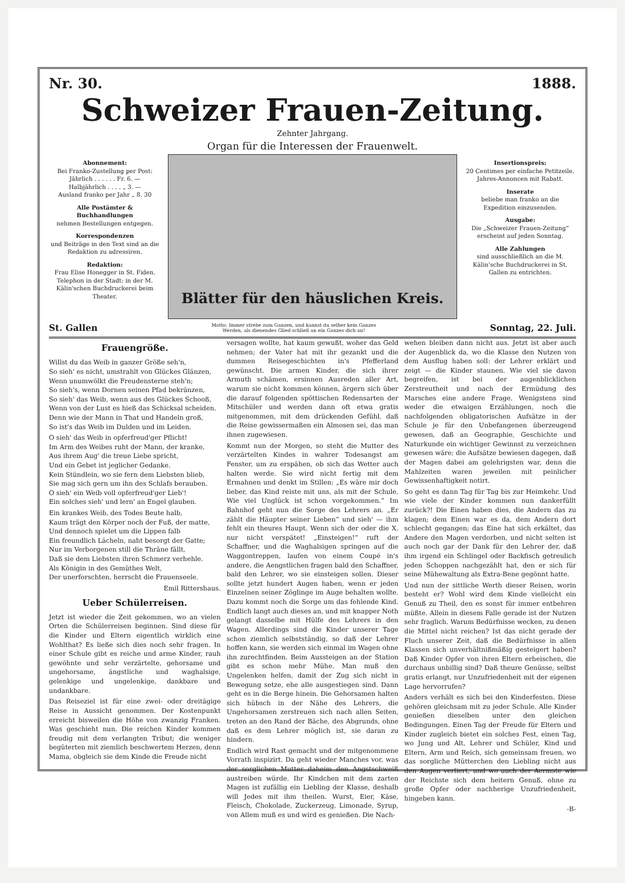Nr. 30. 1888.
Schweizer Frauen-Zeitung.
Zehnter Jahrgang.
Organ für die Interessen der Frauenwelt.
Abonnement:
Bei Franko-Zustellung per Post:
Jährlich . . . . . . Fr. 6. —
Halbjährlich . . . . „ 3. —
Ausland franko per Jahr „ 8. 30
Alle Postämter & Buchhandlungen
nehmen Bestellungen entgegen.
Korrespondenzen
und Beiträge in den Text sind an die Redaktion zu adressiren.
Redaktion:
Frau Elise Honegger in St. Fiden.
Telephon in der Stadt: in der M. Kälin'schen Buchdruckerei beim Theater.
Blätter für den häuslichen Kreis.
Insertionspreis:
20 Centimes per einfache Petitzeile.
Jahres-Annoncen mit Rabatt.
Inserate
beliebe man franko an die Expedition einzusenden.
Ausgabe:
Die „Schweizer Frauen-Zeitung“ erscheint auf jeden Sonntag.
Alle Zahlungen
sind ausschließlich an die M. Kälin'sche Buchdruckerei in St. Gallen zu entrichten.
St. Gallen Motto: Immer strebe zum Ganzen, und kannst du selber kein Ganzes
Werden, als dienendes Glied schließ an ein Ganzes dich an! Sonntag, 22. Juli.
Frauengröße.
Willst du das Weib in ganzer Größe seh'n,
So sieh' es nicht, umstrahlt von Glückes Glänzen,
Wenn unumwölkt die Freudensterne steh'n;
So sieh's, wenn Dornen seinen Pfad bekränzen,
So sieh' das Weib, wenn aus des Glückes Schooß,
Wenn von der Lust es hieß das Schicksal scheiden.
Denn wie der Mann in That und Handeln groß,
So ist's das Weib im Dulden und im Leiden.
O sieh' das Weib in opferfreud'ger Pflicht!
Im Arm des Weibes ruht der Mann, der kranke,
Aus ihrem Aug' die treue Liebe spricht,
Und ein Gebet ist jeglicher Gedanke.
Kein Stündlein, wo sie fern dem Liebsten blieb,
Sie mag sich gern um ihn des Schlafs berauben.
O sieh' ein Weib voll opferfreud'ger Lieb'!
Ein solches sieh' und lern' an Engel glauben.
Ein krankes Weib, des Todes Beute halb,
Kaum trägt den Körper noch der Fuß, der matte,
Und dennoch spielet um die Lippen falb
Ein freundlich Lächeln, naht besorgt der Gatte;
Nur im Verborgenen still die Thräne fällt,
Daß sie dem Liebsten ihren Schmerz verhehle.
Als Königin in des Gemüthes Welt,
Der unerforschten, herrscht die Frauenseele.
Emil Rittershaus.
Ueber Schülerreisen.
Jetzt ist wieder die Zeit gekommen, wo an vielen Orten die Schülerreisen beginnen. Sind diese für die Kinder und Eltern eigentlich wirklich eine Wohlthat? Es ließe sich dies noch sehr fragen. In einer Schule gibt es reiche und arme Kinder, rauh gewöhnte und sehr verzärtelte, gehorsame und ungehorsame, ängstliche und waghalsige, gelenkige und ungelenkige, dankbare und undankbare.
Das Reiseziel ist für eine zwei- oder dreitägige Reise in Aussicht genommen. Der Kostenpunkt erreicht bisweilen die Höhe von zwanzig Franken. Was geschieht nun. Die reichen Kinder kommen freudig mit dem verlangten Tribut; die weniger begüterten mit ziemlich beschwertem Herzen, denn Mama, obgleich sie dem Kinde die Freude nicht
versagen wollte, hat kaum gewußt, woher das Geld nehmen; der Vater hat mit ihr gezankt und die dummen Reisegeschichten in's Pfefferland gewünscht. Die armen Kinder, die sich ihrer Armuth schämen, ersinnen Ausreden aller Art, warum sie nicht kommen können, ärgern sich über die darauf folgenden spöttischen Redensarten der Mitschüler und werden dann oft etwa gratis mitgenommen, mit dem drückenden Gefühl, daß die Reise gewissermaßen ein Almosen sei, das man ihnen zugewiesen.
Kommt nun der Morgen, so steht die Mutter des verzärtelten Kindes in wahrer Todesangst am Fenster, um zu erspähen, ob sich das Wetter auch halten werde. Sie wird nicht fertig mit dem Ermahnen und denkt im Stillen: „Es wäre mir doch lieber, das Kind reiste mit uns, als mit der Schule. Wie viel Unglück ist schon vorgekommen.“ Im Bahnhof geht nun die Sorge des Lehrers an. „Er zählt die Häupter seiner Lieben“ und sieh' — ihm fehlt ein theures Haupt. Wenn sich der oder die X. nur nicht verspätet! „Einsteigen!“ ruft der Schaffner, und die Waghalsigen springen auf die Waggontreppen, laufen von einem Coupé in's andere, die Aengstlichen fragen bald den Schaffner, bald den Lehrer, wo sie einsteigen sollen. Dieser sollte jetzt hundert Augen haben, wenn er jeden Einzelnen seiner Zöglinge im Auge behalten wollte. Dazu kommt noch die Sorge um das fehlende Kind. Endlich langt auch dieses an, und mit knapper Noth gelangt dasselbe mit Hülfe des Lehrers in den Wagen. Allerdings sind die Kinder unserer Tage schon ziemlich selbstständig, so daß der Lehrer hoffen kann, sie werden sich einmal im Wagen ohne ihn zurechtfinden. Beim Aussteigen an der Station gibt es schon mehr Mühe. Man muß den Ungelenken helfen, damit der Zug sich nicht in Bewegung setze, ehe alle ausgestiegen sind. Dann geht es in die Berge hinein. Die Gehorsamen halten sich hübsch in der Nähe des Lehrers, die Ungehorsamen zerstreuen sich nach allen Seiten, treten an den Rand der Bäche, des Abgrunds, ohne daß es dem Lehrer möglich ist, sie daran zu hindern.
Endlich wird Rast gemacht und der mitgenommene Vorrath inspizirt. Da geht wieder Manches vor, was der sorglichen Mutter daheim den Angstschweiß austreiben würde. Ihr Kindchen mit dem zarten Magen ist zufällig ein Liebling der Klasse, deshalb will Jedes mit ihm theilen. Wurst, Eier, Käse, Fleisch, Chokolade, Zuckerzeug, Limonade, Syrup, von Allem muß es und wird es genießen. Die Nach-
wehen bleiben dann nicht aus. Jetzt ist aber auch der Augenblick da, wo die Klasse den Nutzen von dem Ausflug haben soll: der Lehrer erklärt und zeigt — die Kinder staunen. Wie viel sie davon begreifen, ist bei der augenblicklichen Zerstreutheit und nach der Ermüdung des Marsches eine andere Frage. Wenigstens sind weder die etwaigen Erzählungen, noch die nachfolgenden obligatorischen Aufsätze in der Schule je für den Unbefangenen überzeugend gewesen, daß an Geographie, Geschichte und Naturkunde ein wichtiger Gewinnst zu verzeichnen gewesen wäre; die Aufsätze bewiesen dagegen, daß der Magen dabei am gelehrigsten war, denn die Mahlzeiten waren jeweilen mit peinlicher Gewissenhaftigkeit notirt.
So geht es dann Tag für Tag bis zur Heimkehr. Und wie viele der Kinder kommen nun dankerfüllt zurück?! Die Einen haben dies, die Andern das zu klagen; dem Einen war es da, dem Andern dort schlecht gegangen; das Eine hat sich erkältet, das Andere den Magen verdorben, und nicht selten ist auch noch gar der Dank für den Lehrer der, daß ihm irgend ein Schlingel oder Backfisch getreulich jeden Schoppen nachgezählt hat, den er sich für seine Mühewaltung als Extra-Bene gegönnt hatte.
Und nun der sittliche Werth dieser Reisen, worin besteht er? Wohl wird dem Kinde vielleicht ein Genuß zu Theil, den es sonst für immer entbehren müßte. Allein in diesem Falle gerade ist der Nutzen sehr fraglich. Warum Bedürfnisse wecken, zu denen die Mittel nicht reichen? Ist das nicht gerade der Fluch unserer Zeit, daß die Bedürfnisse in allen Klassen sich unverhältnißmäßig gesteigert haben? Daß Kinder Opfer von ihren Eltern erheischen, die durchaus unbillig sind? Daß theure Genüsse, selbst gratis erlangt, nur Unzufriedenheit mit der eigenen Lage hervorrufen?
Anders verhält es sich bei den Kinderfesten. Diese gehören gleichsam mit zu jeder Schule. Alle Kinder genießen dieselben unter den gleichen Bedingungen. Einen Tag der Freude für Eltern und Kinder zugleich bietet ein solches Fest, einen Tag, wo Jung und Alt, Lehrer und Schüler, Kind und Eltern, Arm und Reich, sich gemeinsam freuen, wo das sorgliche Mütterchen den Liebling nicht aus den Augen verliert, und wo auch der Aermste wie der Reichste sich dem heitern Genuß, ohne zu große Opfer oder nachherige Unzufriedenheit, hingeben kann.
-B-